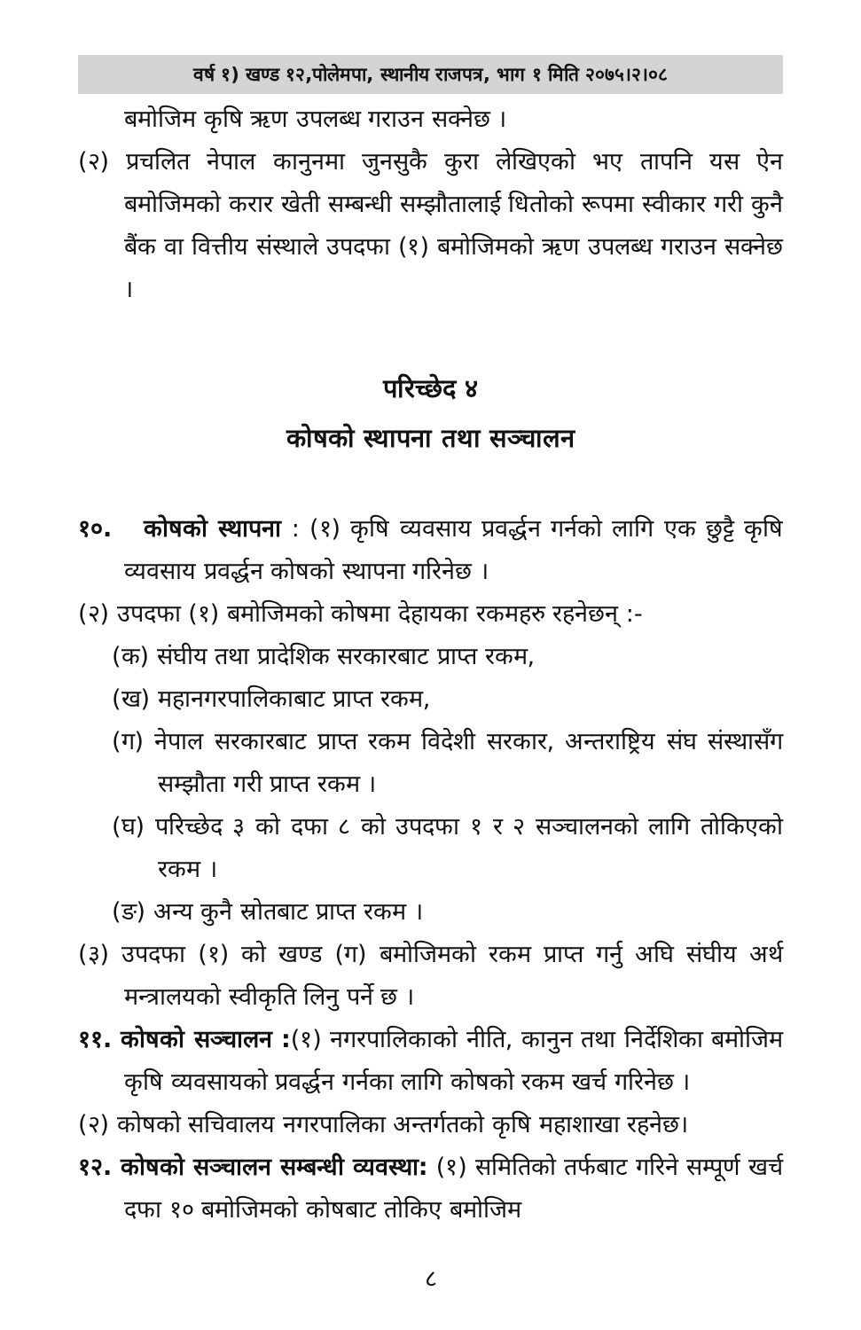वर्ष १) खण्ड १२,पोलेमपा, स्थानीय राजपत्र, भाग १ मिति २०७५।२।०८
बमोजिम कृषि ऋण उपलब्ध गराउन सक्नेछ ।
(२) प्रचलित नेपाल कानुनमा जुनसुकै कुरा लेखिएको भए तापनि यस ऐन बमोजिमको करार खेती सम्बन्धी सम्झौतालाई धितोको रूपमा स्वीकार गरी कुनै बैंक वा वित्तीय संस्थाले उपदफा (१) बमोजिमको ऋण उपलब्ध गराउन सक्नेछ ।
परिच्छेद ४
कोषको स्थापना तथा सञ्चालन
१०. कोषको स्थापना : (१) कृषि व्यवसाय प्रवर्द्धन गर्नको लागि एक छुट्टै कृषि व्यवसाय प्रवर्द्धन कोषको स्थापना गरिनेछ ।
(२) उपदफा (१) बमोजिमको कोषमा देहायका रकमहरु रहनेछन् :-
(क) संघीय तथा प्रादेशिक सरकारबाट प्राप्त रकम,
(ख) महानगरपालिकाबाट प्राप्त रकम,
(ग) नेपाल सरकारबाट प्राप्त रकम विदेशी सरकार, अन्तराष्ट्रिय संघ संस्थासँग सम्झौता गरी प्राप्त रकम ।
(घ) परिच्छेद ३ को दफा ८ को उपदफा १ र २ सञ्चालनको लागि तोकिएको रकम ।
(ङ) अन्य कुनै स्रोतबाट प्राप्त रकम ।
(३) उपदफा (१) को खण्ड (ग) बमोजिमको रकम प्राप्त गर्नु अघि संघीय अर्थ मन्त्रालयको स्वीकृति लिनु पर्ने छ ।
११. कोषको सञ्चालन :(१) नगरपालिकाको नीति, कानुन तथा निर्देशिका बमोजिम कृषि व्यवसायको प्रवर्द्धन गर्नका लागि कोषको रकम खर्च गरिनेछ ।
(२) कोषको सचिवालय नगरपालिका अन्तर्गतको कृषि महाशाखा रहनेछ।
१२. कोषको सञ्चालन सम्बन्धी व्यवस्था: (१) समितिको तर्फबाट गरिने सम्पूर्ण खर्च दफा १० बमोजिमको कोषबाट तोकिए बमोजिम
८